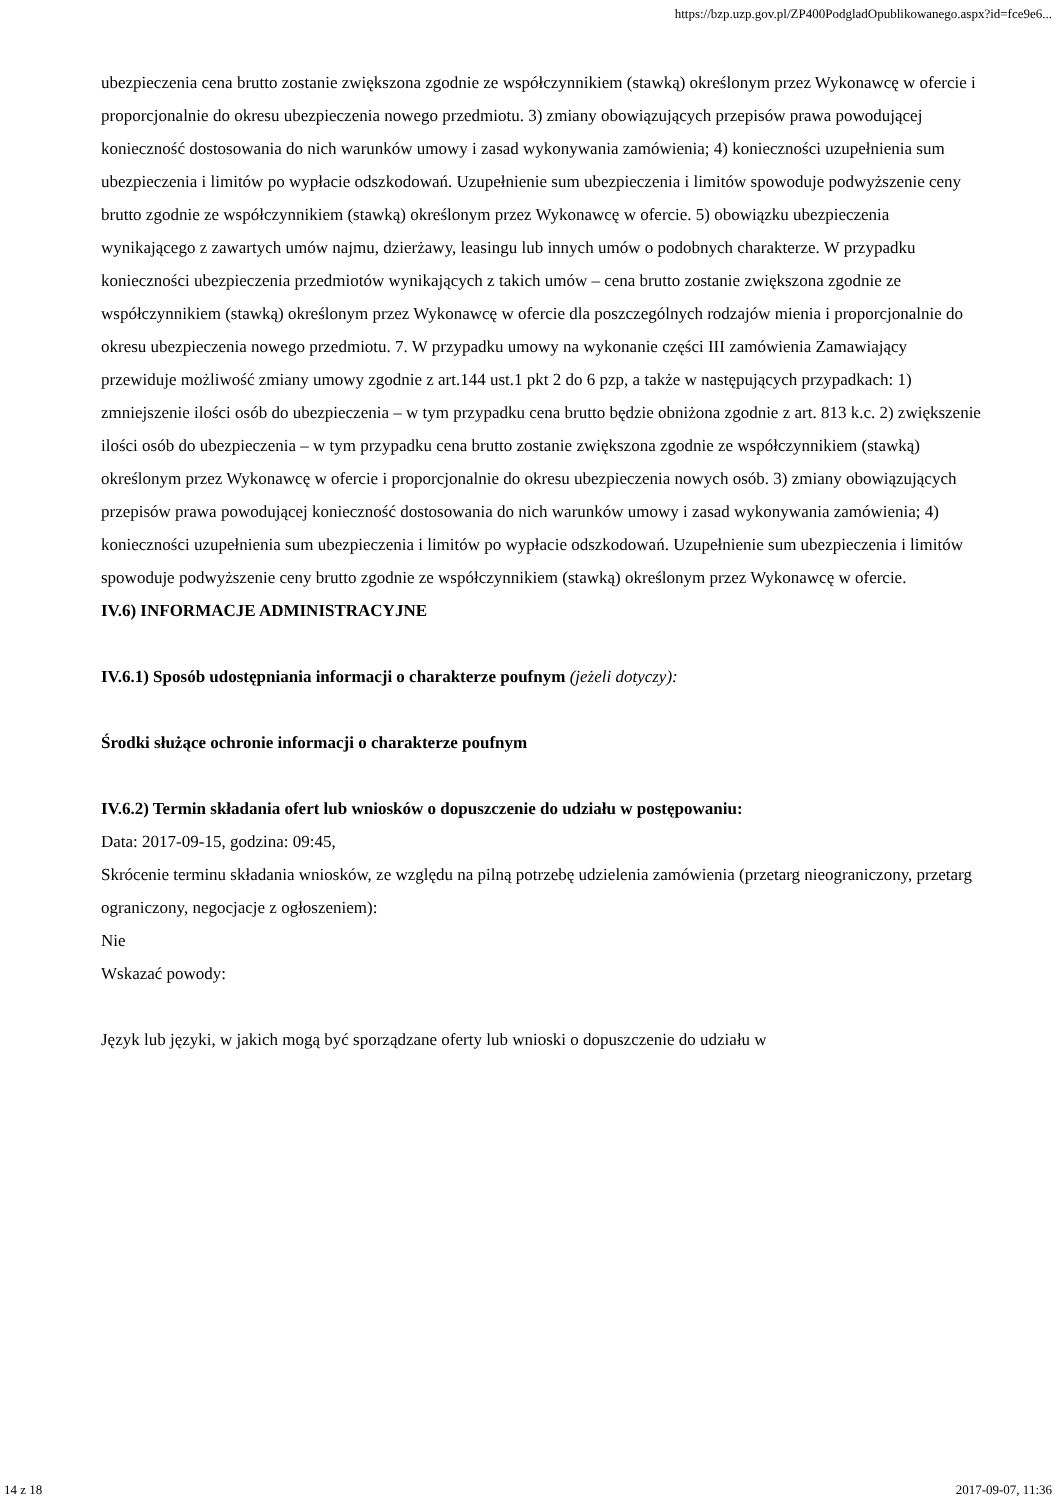https://bzp.uzp.gov.pl/ZP400PodgladOpublikowanego.aspx?id=fce9e6...
ubezpieczenia cena brutto zostanie zwiększona zgodnie ze współczynnikiem (stawką) określonym przez Wykonawcę w ofercie i proporcjonalnie do okresu ubezpieczenia nowego przedmiotu. 3) zmiany obowiązujących przepisów prawa powodującej konieczność dostosowania do nich warunków umowy i zasad wykonywania zamówienia; 4) konieczności uzupełnienia sum ubezpieczenia i limitów po wypłacie odszkodowań. Uzupełnienie sum ubezpieczenia i limitów spowoduje podwyższenie ceny brutto zgodnie ze współczynnikiem (stawką) określonym przez Wykonawcę w ofercie. 5) obowiązku ubezpieczenia wynikającego z zawartych umów najmu, dzierżawy, leasingu lub innych umów o podobnych charakterze. W przypadku konieczności ubezpieczenia przedmiotów wynikających z takich umów – cena brutto zostanie zwiększona zgodnie ze współczynnikiem (stawką) określonym przez Wykonawcę w ofercie dla poszczególnych rodzajów mienia i proporcjonalnie do okresu ubezpieczenia nowego przedmiotu. 7. W przypadku umowy na wykonanie części III zamówienia Zamawiający przewiduje możliwość zmiany umowy zgodnie z art.144 ust.1 pkt 2 do 6 pzp, a także w następujących przypadkach: 1) zmniejszenie ilości osób do ubezpieczenia – w tym przypadku cena brutto będzie obniżona zgodnie z art. 813 k.c. 2) zwiększenie ilości osób do ubezpieczenia – w tym przypadku cena brutto zostanie zwiększona zgodnie ze współczynnikiem (stawką) określonym przez Wykonawcę w ofercie i proporcjonalnie do okresu ubezpieczenia nowych osób. 3) zmiany obowiązujących przepisów prawa powodującej konieczność dostosowania do nich warunków umowy i zasad wykonywania zamówienia; 4) konieczności uzupełnienia sum ubezpieczenia i limitów po wypłacie odszkodowań. Uzupełnienie sum ubezpieczenia i limitów spowoduje podwyższenie ceny brutto zgodnie ze współczynnikiem (stawką) określonym przez Wykonawcę w ofercie.
IV.6) INFORMACJE ADMINISTRACYJNE
IV.6.1) Sposób udostępniania informacji o charakterze poufnym (jeżeli dotyczy):
Środki służące ochronie informacji o charakterze poufnym
IV.6.2) Termin składania ofert lub wniosków o dopuszczenie do udziału w postępowaniu:
Data: 2017-09-15, godzina: 09:45,
Skrócenie terminu składania wniosków, ze względu na pilną potrzebę udzielenia zamówienia (przetarg nieograniczony, przetarg ograniczony, negocjacje z ogłoszeniem):
Nie
Wskazać powody:
Język lub języki, w jakich mogą być sporządzane oferty lub wnioski o dopuszczenie do udziału w
14 z 18 2017-09-07, 11:36